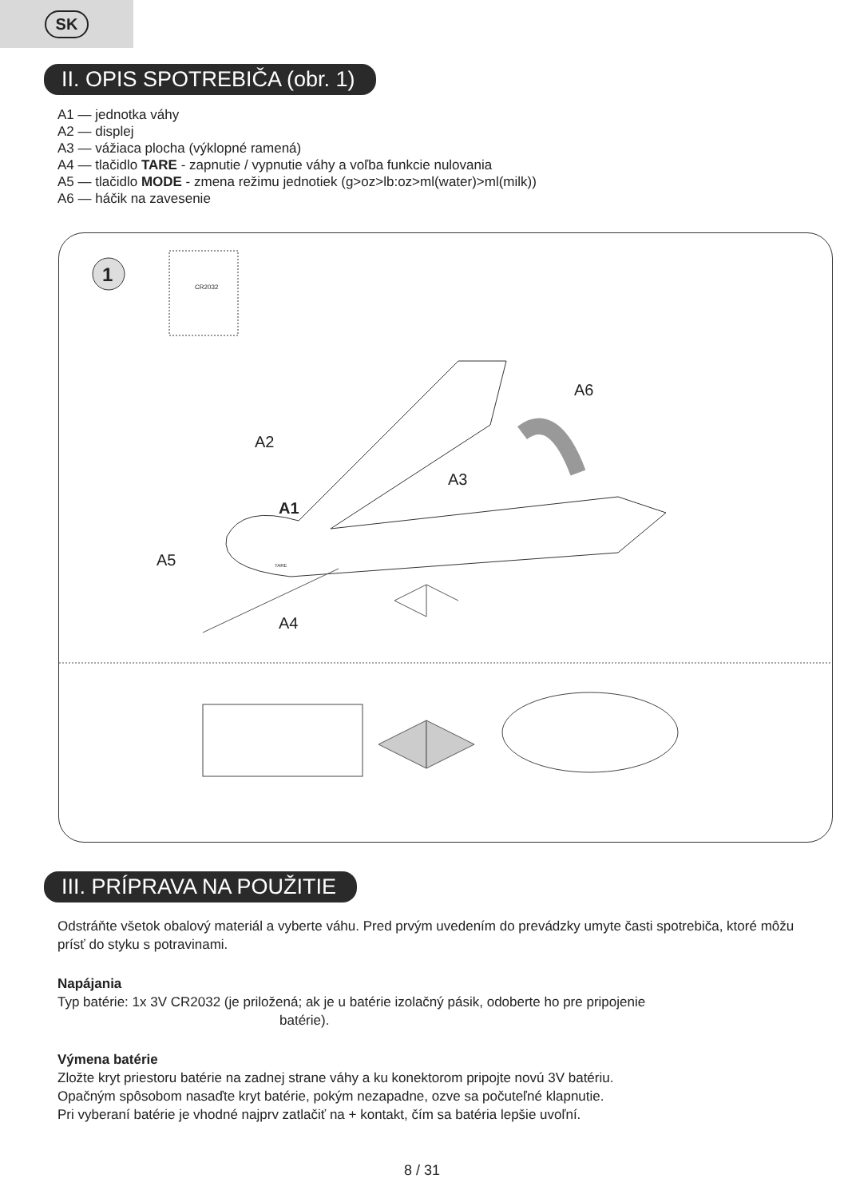SK
II. OPIS SPOTREBIČA (obr. 1)
A1 — jednotka váhy
A2 — displej
A3 — vážiaca plocha (výklopné ramená)
A4 — tlačidlo TARE - zapnutie / vypnutie váhy a voľba funkcie nulovania
A5 — tlačidlo MODE - zmena režimu jednotiek (g>oz>lb:oz>ml(water)>ml(milk))
A6 — háčik na zavesenie
1
CR2032
A6
A2
A3
A1
A5
A4
TARE
III. PRÍPRAVA NA POUŽITIE
Odstráňte všetok obalový materiál a vyberte váhu. Pred prvým uvedením do prevádzky umyte časti spotrebiča, ktoré môžu prísť do styku s potravinami.
Napájania
Typ batérie: 1x 3V CR2032 (je priložená; ak je u batérie izolačný pásik, odoberte ho pre pripojenie
batérie).
Výmena batérie
Zložte kryt priestoru batérie na zadnej strane váhy a ku konektorom pripojte novú 3V batériu.
Opačným spôsobom nasaďte kryt batérie, pokým nezapadne, ozve sa počuteľné klapnutie.
Pri vyberaní batérie je vhodné najprv zatlačiť na + kontakt, čím sa batéria lepšie uvoľní.
8 / 31